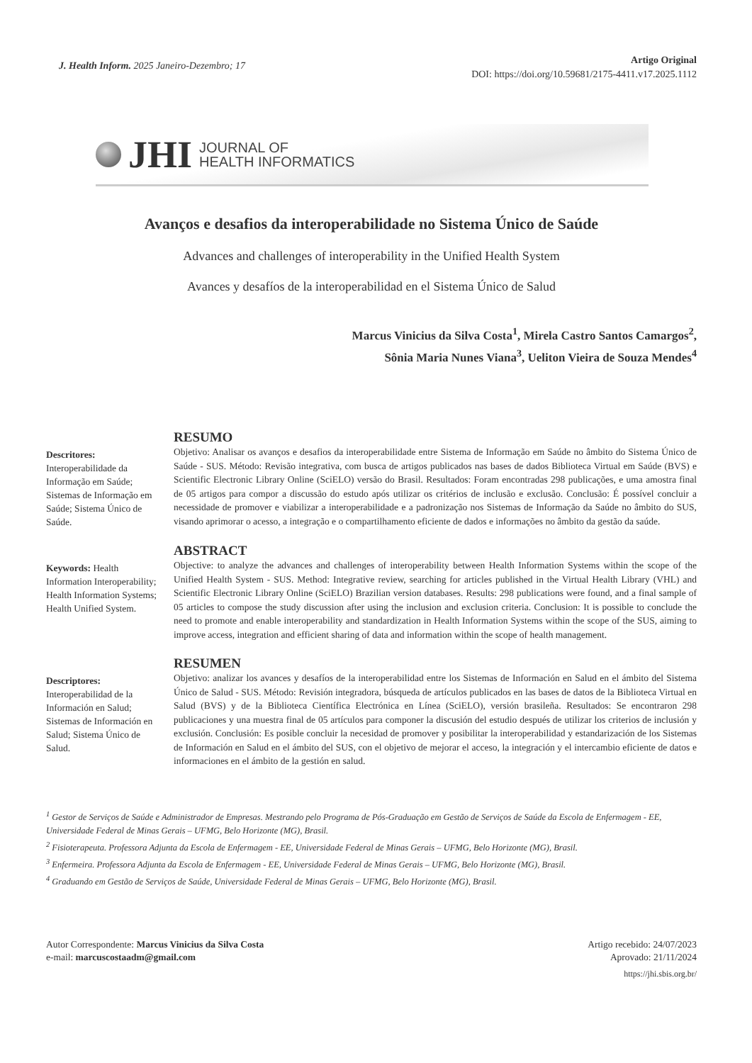J. Health Inform. 2025 Janeiro-Dezembro; 17
Artigo Original
DOI: https://doi.org/10.59681/2175-4411.v17.2025.1112
JHI
JOURNAL OF
HEALTH INFORMATICS
Avanços e desafios da interoperabilidade no Sistema Único de Saúde
Advances and challenges of interoperability in the Unified Health System
Avances y desafíos de la interoperabilidad en el Sistema Único de Salud
Marcus Vinicius da Silva Costa<sup>1</sup>, Mirela Castro Santos Camargos<sup>2</sup>,
Sônia Maria Nunes Viana<sup>3</sup>, Ueliton Vieira de Souza Mendes<sup>4</sup>
Descritores: Interoperabilidade da Informação em Saúde; Sistemas de Informação em Saúde; Sistema Único de Saúde.
RESUMO
Objetivo: Analisar os avanços e desafios da interoperabilidade entre Sistema de Informação em Saúde no âmbito do Sistema Único de Saúde - SUS. Método: Revisão integrativa, com busca de artigos publicados nas bases de dados Biblioteca Virtual em Saúde (BVS) e Scientific Electronic Library Online (SciELO) versão do Brasil. Resultados: Foram encontradas 298 publicações, e uma amostra final de 05 artigos para compor a discussão do estudo após utilizar os critérios de inclusão e exclusão. Conclusão: É possível concluir a necessidade de promover e viabilizar a interoperabilidade e a padronização nos Sistemas de Informação da Saúde no âmbito do SUS, visando aprimorar o acesso, a integração e o compartilhamento eficiente de dados e informações no âmbito da gestão da saúde.
Keywords: Health Information Interoperability; Health Information Systems; Health Unified System.
ABSTRACT
Objective: to analyze the advances and challenges of interoperability between Health Information Systems within the scope of the Unified Health System - SUS. Method: Integrative review, searching for articles published in the Virtual Health Library (VHL) and Scientific Electronic Library Online (SciELO) Brazilian version databases. Results: 298 publications were found, and a final sample of 05 articles to compose the study discussion after using the inclusion and exclusion criteria. Conclusion: It is possible to conclude the need to promote and enable interoperability and standardization in Health Information Systems within the scope of the SUS, aiming to improve access, integration and efficient sharing of data and information within the scope of health management.
Descriptores: Interoperabilidad de la Información en Salud; Sistemas de Información en Salud; Sistema Único de Salud.
RESUMEN
Objetivo: analizar los avances y desafíos de la interoperabilidad entre los Sistemas de Información en Salud en el ámbito del Sistema Único de Salud - SUS. Método: Revisión integradora, búsqueda de artículos publicados en las bases de datos de la Biblioteca Virtual en Salud (BVS) y de la Biblioteca Científica Electrónica en Línea (SciELO), versión brasileña. Resultados: Se encontraron 298 publicaciones y una muestra final de 05 artículos para componer la discusión del estudio después de utilizar los criterios de inclusión y exclusión. Conclusión: Es posible concluir la necesidad de promover y posibilitar la interoperabilidad y estandarización de los Sistemas de Información en Salud en el ámbito del SUS, con el objetivo de mejorar el acceso, la integración y el intercambio eficiente de datos e informaciones en el ámbito de la gestión en salud.
<sup>1</sup> Gestor de Serviços de Saúde e Administrador de Empresas. Mestrando pelo Programa de Pós-Graduação em Gestão de Serviços de Saúde da Escola de Enfermagem - EE, Universidade Federal de Minas Gerais – UFMG, Belo Horizonte (MG), Brasil.
<sup>2</sup> Fisioterapeuta. Professora Adjunta da Escola de Enfermagem - EE, Universidade Federal de Minas Gerais – UFMG, Belo Horizonte (MG), Brasil.
<sup>3</sup> Enfermeira. Professora Adjunta da Escola de Enfermagem - EE, Universidade Federal de Minas Gerais – UFMG, Belo Horizonte (MG), Brasil.
<sup>4</sup> Graduando em Gestão de Serviços de Saúde, Universidade Federal de Minas Gerais – UFMG, Belo Horizonte (MG), Brasil.
Autor Correspondente: Marcus Vinicius da Silva Costa
e-mail: marcuscostaadm@gmail.com
Artigo recebido: 24/07/2023
Aprovado: 21/11/2024
https://jhi.sbis.org.br/